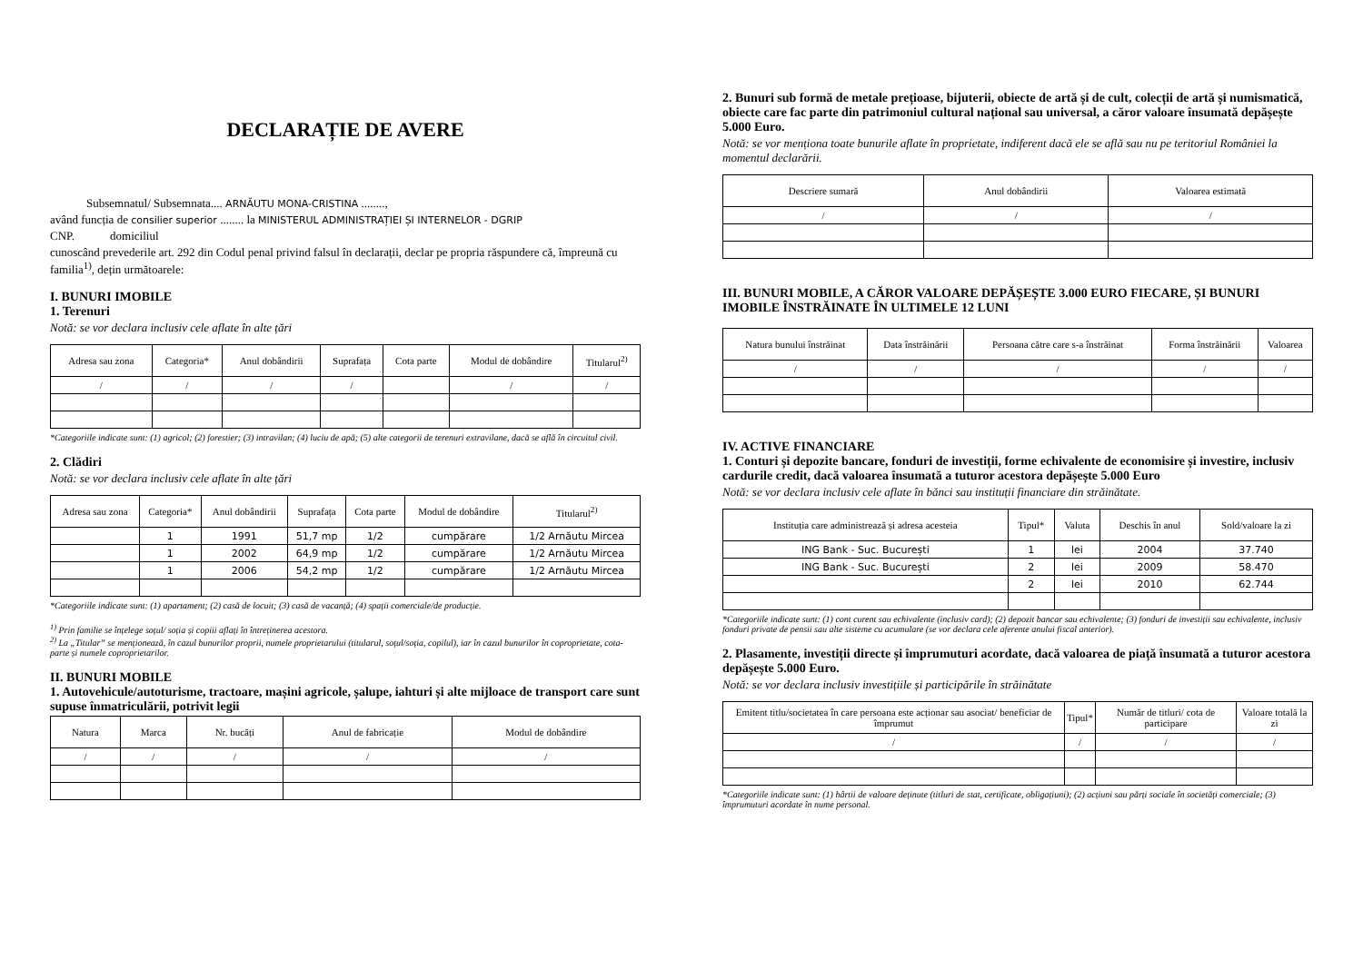DECLARAȚIE DE AVERE
Subsemnatul/ Subsemnata.... ARNĂUTU MONA-CRISTINA ........,
având funcția de consilier superior ........ la MINISTERUL ADMINISTRAȚIEI ȘI INTERNELOR - DGRIP
CNP. domiciliul
cunoscând prevederile art. 292 din Codul penal privind falsul în declarații, declar pe propria răspundere că, împreună cu familia<sup>1)</sup>, dețin următoarele:
I. BUNURI IMOBILE
1. Terenuri
Notă: se vor declara inclusiv cele aflate în alte țări
| Adresa sau zona | Categoria* | Anul dobândirii | Suprafața | Cota parte | Modul de dobândire | Titularul<sup>2)</sup> |
| --- | --- | --- | --- | --- | --- | --- |
| / | / | / | / | | / | / |
*Categoriile indicate sunt: (1) agricol; (2) forestier; (3) intravilan; (4) luciu de apă; (5) alte categorii de terenuri extravilane, dacă se află în circuitul civil.
2. Clădiri
Notă: se vor declara inclusiv cele aflate în alte țări
| Adresa sau zona | Categoria* | Anul dobândirii | Suprafața | Cota parte | Modul de dobândire | Titularul<sup>2)</sup> |
| --- | --- | --- | --- | --- | --- | --- |
| | 1 | 1991 | 51,7 mp | 1/2 | cumpărare | 1/2 Arnăutu Mircea |
| | 1 | 2002 | 64,9 mp | 1/2 | cumpărare | 1/2 Arnăutu Mircea |
| | 1 | 2006 | 54,2 mp | 1/2 | cumpărare | 1/2 Arnăutu Mircea |
*Categoriile indicate sunt: (1) apartament; (2) casă de locuit; (3) casă de vacanță; (4) spații comerciale/de producție.
<sup>1)</sup> Prin familie se înțelege soțul/ soția și copiii aflați în întreținerea acestora.
<sup>2)</sup> La „Titular” se menționează, în cazul bunurilor proprii, numele proprietarului (titularul, soțul/soția, copilul), iar în cazul bunurilor în coproprietate, cota-parte și numele coproprietarilor.
II. BUNURI MOBILE
1. Autovehicule/autoturisme, tractoare, mașini agricole, șalupe, iahturi și alte mijloace de transport care sunt supuse înmatriculării, potrivit legii
| Natura | Marca | Nr. bucăți | Anul de fabricație | Modul de dobândire |
| --- | --- | --- | --- | --- |
| / | / | / | / | / |
2. Bunuri sub formă de metale prețioase, bijuterii, obiecte de artă și de cult, colecții de artă și numismatică, obiecte care fac parte din patrimoniul cultural național sau universal, a căror valoare însumată depășește 5.000 Euro.
Notă: se vor menționa toate bunurile aflate în proprietate, indiferent dacă ele se află sau nu pe teritoriul României la momentul declarării.
| Descriere sumară | Anul dobândirii | Valoarea estimată |
| --- | --- | --- |
| / | / | / |
III. BUNURI MOBILE, A CĂROR VALOARE DEPĂȘEȘTE 3.000 EURO FIECARE, ȘI BUNURI IMOBILE ÎNSTRĂINATE ÎN ULTIMELE 12 LUNI
| Natura bunului înstrăinat | Data înstrăinării | Persoana către care s-a înstrăinat | Forma înstrăinării | Valoarea |
| --- | --- | --- | --- | --- |
| / | / | / | / | / |
IV. ACTIVE FINANCIARE
1. Conturi și depozite bancare, fonduri de investiții, forme echivalente de economisire și investire, inclusiv cardurile credit, dacă valoarea însumată a tuturor acestora depășește 5.000 Euro
Notă: se vor declara inclusiv cele aflate în bănci sau instituții financiare din străinătate.
| Instituția care administrează și adresa acesteia | Tipul* | Valuta | Deschis în anul | Sold/valoare la zi |
| --- | --- | --- | --- | --- |
| ING Bank - Suc. București | 1 | lei | 2004 | 37.740 |
| ING Bank - Suc. București | 2 | lei | 2009 | 58.470 |
| | 2 | lei | 2010 | 62.744 |
*Categoriile indicate sunt: (1) cont curent sau echivalente (inclusiv card); (2) depozit bancar sau echivalente; (3) fonduri de investiții sau echivalente, inclusiv fonduri private de pensii sau alte sisteme cu acumulare (se vor declara cele aferente anului fiscal anterior).
2. Plasamente, investiții directe și împrumuturi acordate, dacă valoarea de piață însumată a tuturor acestora depășește 5.000 Euro.
Notă: se vor declara inclusiv investițiile și participările în străinătate
| Emitent titlu/societatea în care persoana este acționar sau asociat/ beneficiar de împrumut | Tipul* | Număr de titluri/ cota de participare | Valoare totală la zi |
| --- | --- | --- | --- |
| / | / | / | / |
*Categoriile indicate sunt: (1) hârtii de valoare deținute (titluri de stat, certificate, obligațiuni); (2) acțiuni sau părți sociale în societăți comerciale; (3) împrumuturi acordate în nume personal.